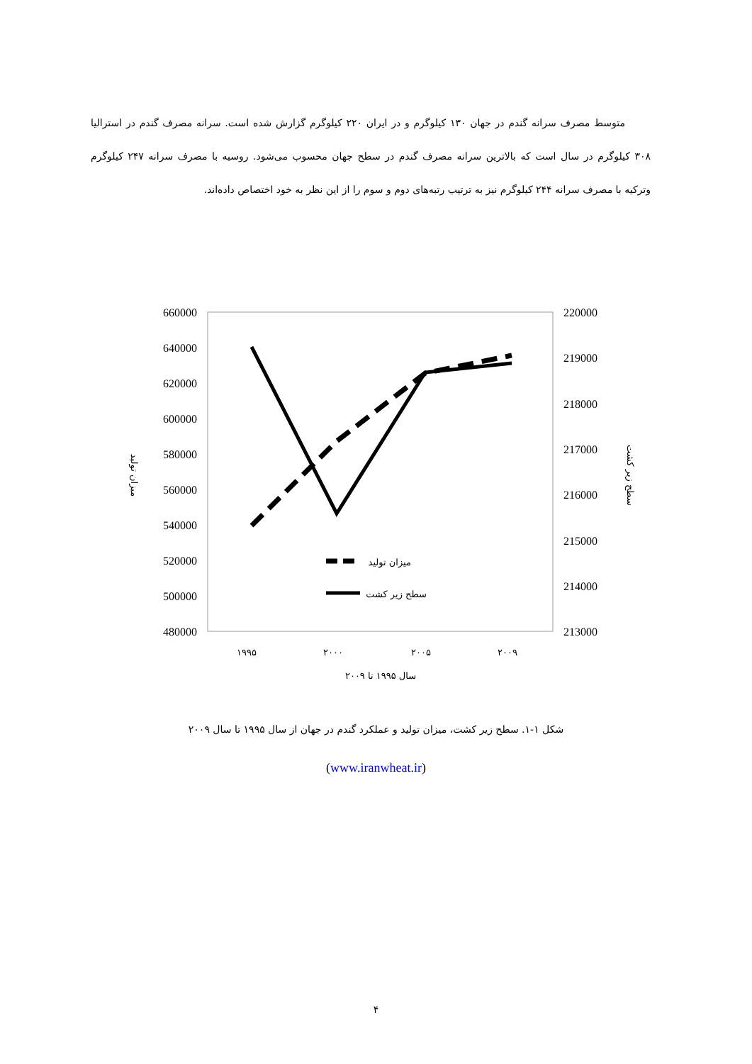متوسط مصرف سرانه گندم در جهان ۱۳۰ کیلوگرم و در ایران ۲۲۰ کیلوگرم گزارش شده است. سرانه مصرف گندم در استرالیا ۳۰۸ کیلوگرم در سال است که بالاترین سرانه مصرف گندم در سطح جهان محسوب می‌شود. روسیه با مصرف سرانه ۲۴۷ کیلوگرم وترکیه با مصرف سرانه ۲۴۴ کیلوگرم نیز به ترتیب رتبه‌های دوم و سوم را از این نظر به خود اختصاص داده‌اند.
660000
640000
620000
600000
580000
560000
540000
520000
500000
480000
220000
219000
218000
217000
216000
215000
214000
213000
میزان تولید
سطح زیر کشت
۱۹۹۵
۲۰۰۰
۲۰۰۵
۲۰۰۹
سال ۱۹۹۵ تا ۲۰۰۹
میزان تولید
سطح زیر کشت
شکل ۱-۱. سطح زیر کشت، میزان تولید و عملکرد گندم در جهان از سال ۱۹۹۵ تا سال ۲۰۰۹
(www.iranwheat.ir)
۴